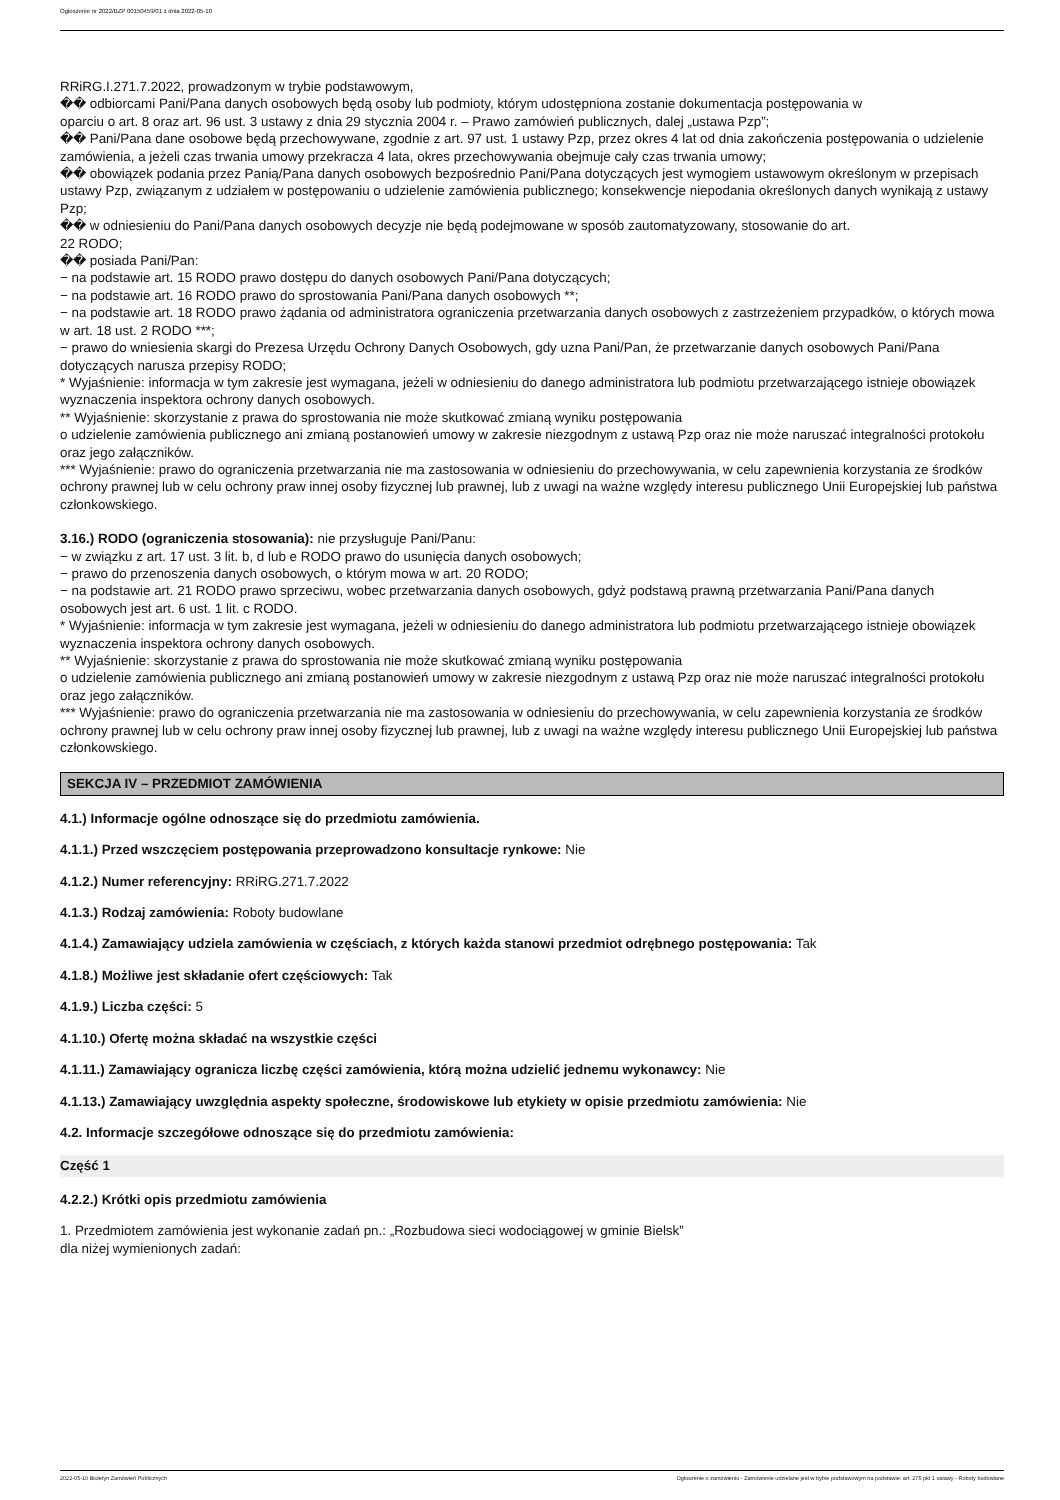Ogłoszenie nr 2022/BZP 00150459/01 z dnia 2022-05-10
RRiRG.I.271.7.2022, prowadzonym w trybie podstawowym,
�� odbiorcami Pani/Pana danych osobowych będą osoby lub podmioty, którym udostępniona zostanie dokumentacja postępowania w
oparciu o art. 8 oraz art. 96 ust. 3 ustawy z dnia 29 stycznia 2004 r. – Prawo zamówień publicznych, dalej „ustawa Pzp”;
�� Pani/Pana dane osobowe będą przechowywane, zgodnie z art. 97 ust. 1 ustawy Pzp, przez okres 4 lat od dnia zakończenia postępowania o udzielenie zamówienia, a jeżeli czas trwania umowy przekracza 4 lata, okres przechowywania obejmuje cały czas trwania umowy;
�� obowiązek podania przez Panią/Pana danych osobowych bezpośrednio Pani/Pana dotyczących jest wymogiem ustawowym określonym w przepisach ustawy Pzp, związanym z udziałem w postępowaniu o udzielenie zamówienia publicznego; konsekwencje niepodania określonych danych wynikają z ustawy Pzp;
�� w odniesieniu do Pani/Pana danych osobowych decyzje nie będą podejmowane w sposób zautomatyzowany, stosowanie do art.
22 RODO;
�� posiada Pani/Pan:
− na podstawie art. 15 RODO prawo dostępu do danych osobowych Pani/Pana dotyczących;
− na podstawie art. 16 RODO prawo do sprostowania Pani/Pana danych osobowych **;
− na podstawie art. 18 RODO prawo żądania od administratora ograniczenia przetwarzania danych osobowych z zastrzeżeniem przypadków, o których mowa w art. 18 ust. 2 RODO ***;
− prawo do wniesienia skargi do Prezesa Urzędu Ochrony Danych Osobowych, gdy uzna Pani/Pan, że przetwarzanie danych osobowych Pani/Pana dotyczących narusza przepisy RODO;
* Wyjaśnienie: informacja w tym zakresie jest wymagana, jeżeli w odniesieniu do danego administratora lub podmiotu przetwarzającego istnieje obowiązek wyznaczenia inspektora ochrony danych osobowych.
** Wyjaśnienie: skorzystanie z prawa do sprostowania nie może skutkować zmianą wyniku postępowania
o udzielenie zamówienia publicznego ani zmianą postanowień umowy w zakresie niezgodnym z ustawą Pzp oraz nie może naruszać integralności protokołu oraz jego załączników.
*** Wyjaśnienie: prawo do ograniczenia przetwarzania nie ma zastosowania w odniesieniu do przechowywania, w celu zapewnienia korzystania ze środków ochrony prawnej lub w celu ochrony praw innej osoby fizycznej lub prawnej, lub z uwagi na ważne względy interesu publicznego Unii Europejskiej lub państwa członkowskiego.
3.16.) RODO (ograniczenia stosowania): nie przysługuje Pani/Panu:
− w związku z art. 17 ust. 3 lit. b, d lub e RODO prawo do usunięcia danych osobowych;
− prawo do przenoszenia danych osobowych, o którym mowa w art. 20 RODO;
− na podstawie art. 21 RODO prawo sprzeciwu, wobec przetwarzania danych osobowych, gdyż podstawą prawną przetwarzania Pani/Pana danych osobowych jest art. 6 ust. 1 lit. c RODO.
* Wyjaśnienie: informacja w tym zakresie jest wymagana, jeżeli w odniesieniu do danego administratora lub podmiotu przetwarzającego istnieje obowiązek wyznaczenia inspektora ochrony danych osobowych.
** Wyjaśnienie: skorzystanie z prawa do sprostowania nie może skutkować zmianą wyniku postępowania
o udzielenie zamówienia publicznego ani zmianą postanowień umowy w zakresie niezgodnym z ustawą Pzp oraz nie może naruszać integralności protokołu oraz jego załączników.
*** Wyjaśnienie: prawo do ograniczenia przetwarzania nie ma zastosowania w odniesieniu do przechowywania, w celu zapewnienia korzystania ze środków ochrony prawnej lub w celu ochrony praw innej osoby fizycznej lub prawnej, lub z uwagi na ważne względy interesu publicznego Unii Europejskiej lub państwa członkowskiego.
SEKCJA IV – PRZEDMIOT ZAMÓWIENIA
4.1.) Informacje ogólne odnoszące się do przedmiotu zamówienia.
4.1.1.) Przed wszczęciem postępowania przeprowadzono konsultacje rynkowe: Nie
4.1.2.) Numer referencyjny: RRiRG.271.7.2022
4.1.3.) Rodzaj zamówienia: Roboty budowlane
4.1.4.) Zamawiający udziela zamówienia w częściach, z których każda stanowi przedmiot odrębnego postępowania: Tak
4.1.8.) Możliwe jest składanie ofert częściowych: Tak
4.1.9.) Liczba części: 5
4.1.10.) Ofertę można składać na wszystkie części
4.1.11.) Zamawiający ogranicza liczbę części zamówienia, którą można udzielić jednemu wykonawcy: Nie
4.1.13.) Zamawiający uwzględnia aspekty społeczne, środowiskowe lub etykiety w opisie przedmiotu zamówienia: Nie
4.2. Informacje szczegółowe odnoszące się do przedmiotu zamówienia:
Część 1
4.2.2.) Krótki opis przedmiotu zamówienia
1. Przedmiotem zamówienia jest wykonanie zadań pn.: „Rozbudowa sieci wodociągowej w gminie Bielsk”
dla niżej wymienionych zadań:
2022-05-10 Biuletyn Zamówień Publicznych Ogłoszenie o zamówieniu - Zamówienie udzielane jest w trybie podstawowym na podstawie: art. 275 pkt 1 ustawy - Roboty budowlane